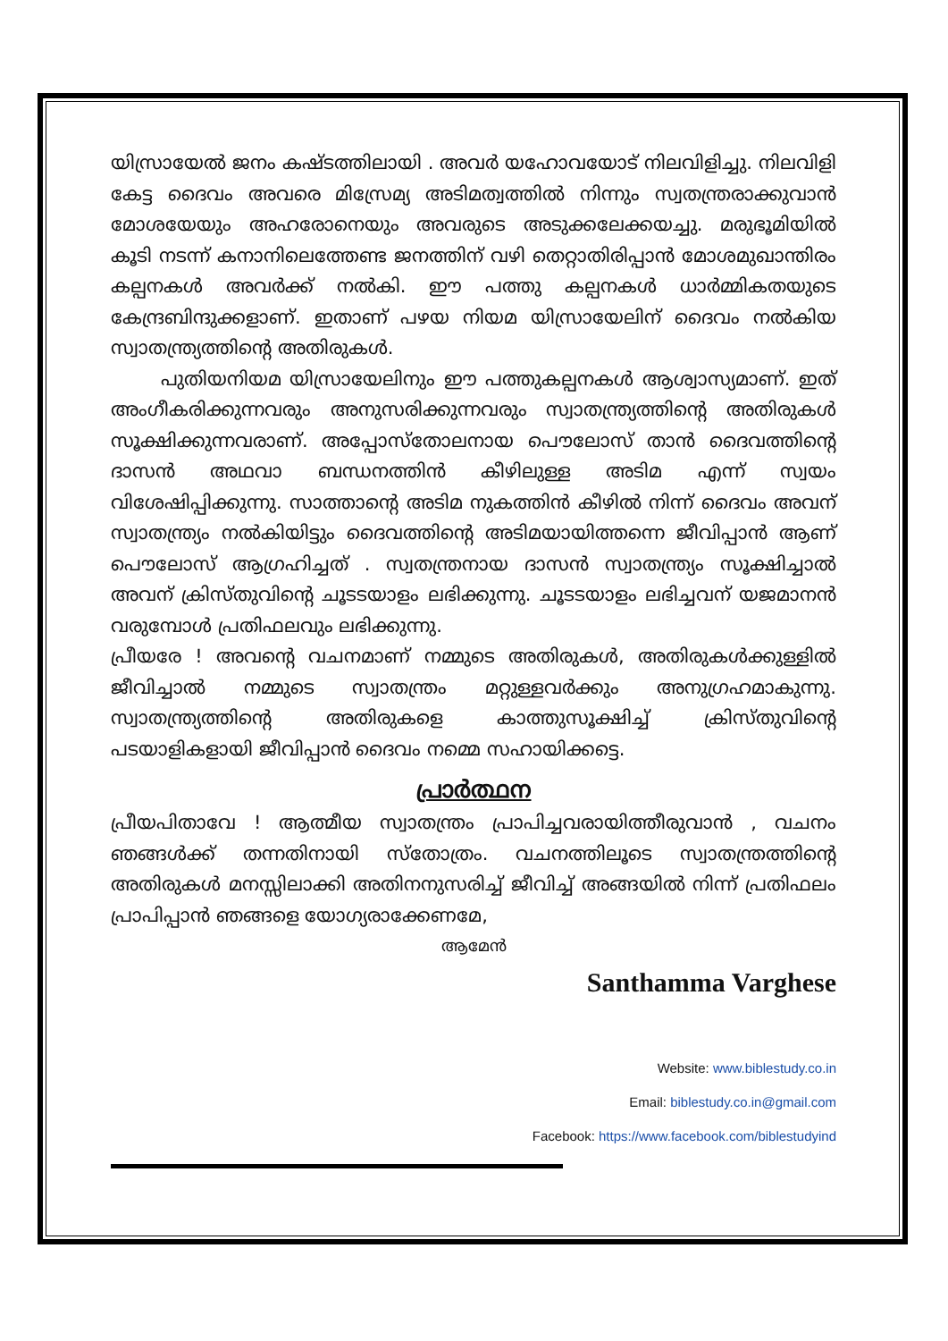യിസ്രായേൽ ജനം കഷ്ടത്തിലായി . അവർ യഹോവയോട് നിലവിളിച്ചു. നിലവിളി കേട്ട ദൈവം അവരെ മിസ്രേമ്യ അടിമത്വത്തിൽ നിന്നും സ്വതന്ത്രരാക്കുവാൻ മോശയേയും അഹരോനെയും അവരുടെ അടുക്കലേക്കയച്ചു. മരുഭൂമിയിൽ കൂടി നടന്ന് കനാനിലെത്തേണ്ട ജനത്തിന് വഴി തെറ്റാതിരിപ്പാൻ മോശമുഖാന്തിരം കല്പനകൾ അവർക്ക് നൽകി. ഈ പത്തു കല്പനകൾ ധാർമ്മികതയുടെ കേന്ദ്രബിന്ദുക്കളാണ്. ഇതാണ് പഴയ നിയമ യിസ്രായേലിന് ദൈവം നൽകിയ സ്വാതന്ത്ര്യത്തിന്റെ അതിരുകൾ.
പുതിയനിയമ യിസ്രായേലിനും ഈ പത്തുകല്പനകൾ ആശ്വാസ്യമാണ്. ഇത് അംഗീകരിക്കുന്നവരും അനുസരിക്കുന്നവരും സ്വാതന്ത്ര്യത്തിന്റെ അതിരുകൾ സൂക്ഷിക്കുന്നവരാണ്. അപ്പോസ്തോലനായ പൌലോസ് താൻ ദൈവത്തിന്റെ ദാസൻ അഥവാ ബന്ധനത്തിൻ കീഴിലുള്ള അടിമ എന്ന് സ്വയം വിശേഷിപ്പിക്കുന്നു. സാത്താന്റെ അടിമ നുകത്തിൻ കീഴിൽ നിന്ന് ദൈവം അവന് സ്വാതന്ത്ര്യം നൽകിയിട്ടും ദൈവത്തിന്റെ അടിമയായിത്തന്നെ ജീവിപ്പാൻ ആണ് പൌലോസ് ആഗ്രഹിച്ചത് . സ്വതന്ത്രനായ ദാസൻ സ്വാതന്ത്ര്യം സൂക്ഷിച്ചാൽ അവന് ക്രിസ്തുവിന്റെ ചൂടടയാളം ലഭിക്കുന്നു. ചൂടടയാളം ലഭിച്ചവന് യജമാനൻ വരുമ്പോൾ പ്രതിഫലവും ലഭിക്കുന്നു.
പ്രീയരേ ! അവന്റെ വചനമാണ് നമ്മുടെ അതിരുകൾ, അതിരുകൾക്കുള്ളിൽ ജീവിച്ചാൽ നമ്മുടെ സ്വാതന്ത്രം മറ്റുള്ളവർക്കും അനുഗ്രഹമാകുന്നു. സ്വാതന്ത്ര്യത്തിന്റെ അതിരുകളെ കാത്തുസൂക്ഷിച്ച് ക്രിസ്തുവിന്റെ പടയാളികളായി ജീവിപ്പാൻ ദൈവം നമ്മെ സഹായിക്കട്ടെ.
പ്രാർത്ഥന
പ്രീയപിതാവേ ! ആത്മീയ സ്വാതന്ത്രം പ്രാപിച്ചവരായിത്തീരുവാൻ , വചനം ഞങ്ങൾക്ക് തന്നതിനായി സ്തോത്രം. വചനത്തിലൂടെ സ്വാതന്ത്രത്തിന്റെ അതിരുകൾ മനസ്സിലാക്കി അതിനനുസരിച്ച് ജീവിച്ച് അങ്ങയിൽ നിന്ന് പ്രതിഫലം പ്രാപിപ്പാൻ ഞങ്ങളെ യോഗ്യരാക്കേണമേ,
ആമേൻ
Santhamma Varghese
Website: www.biblestudy.co.in
Email: biblestudy.co.in@gmail.com
Facebook: https://www.facebook.com/biblestudyind